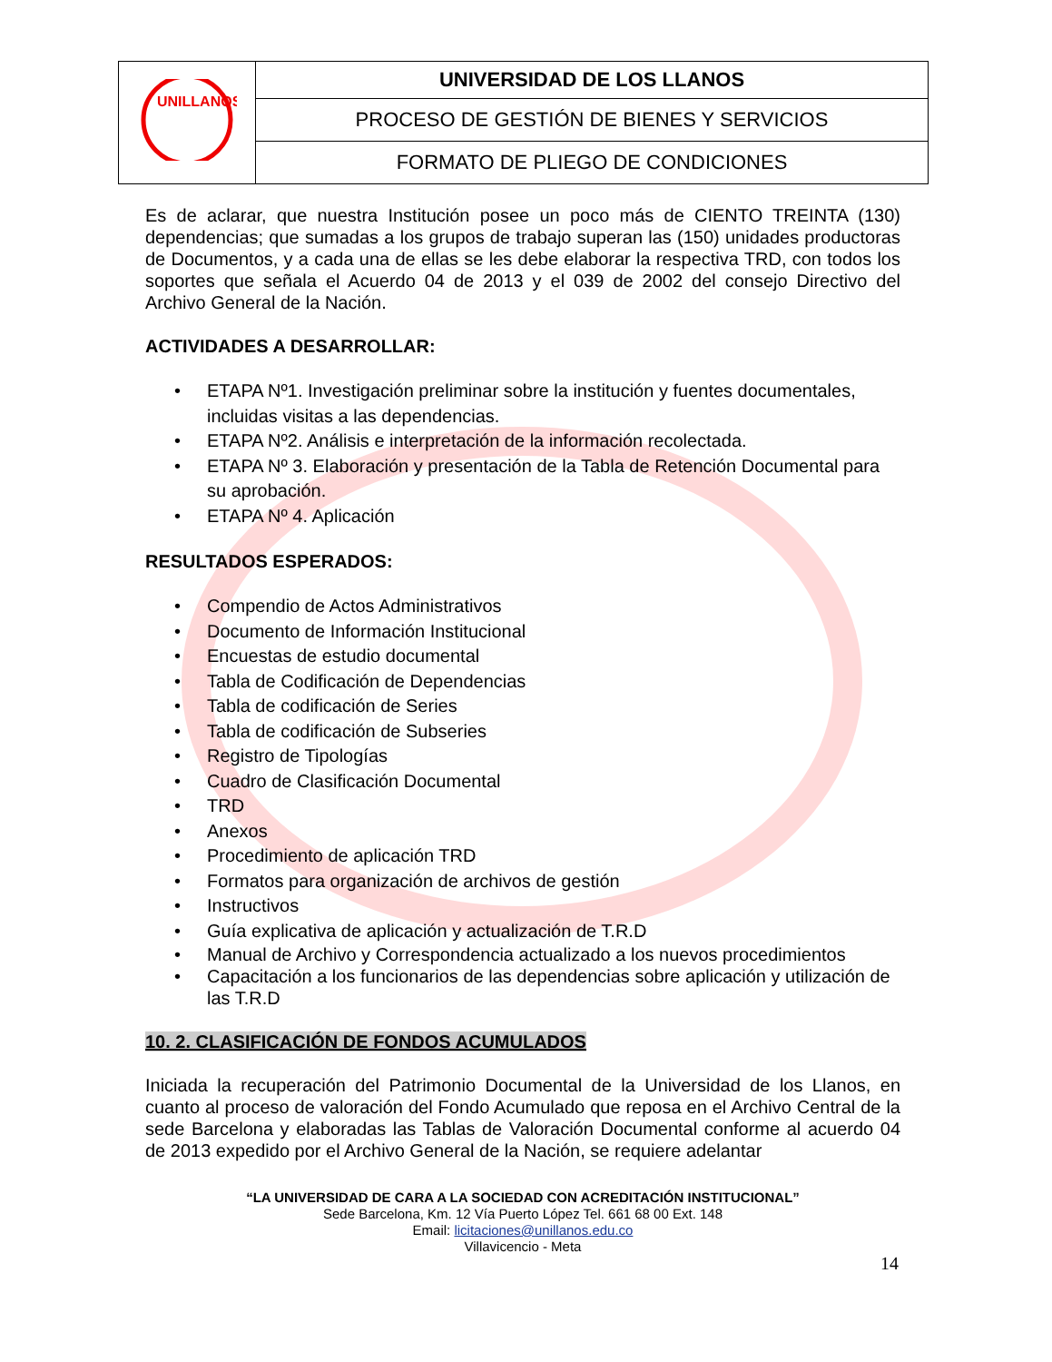| UNILLANOS | UNIVERSIDAD DE LOS LLANOS |
| | PROCESO DE GESTIÓN DE BIENES Y SERVICIOS |
| | FORMATO DE PLIEGO DE CONDICIONES |
Es de aclarar, que nuestra Institución posee un poco más de CIENTO TREINTA (130) dependencias; que sumadas a los grupos de trabajo superan las (150) unidades productoras de Documentos, y a cada una de ellas se les debe elaborar la respectiva TRD, con todos los soportes que señala el Acuerdo 04 de 2013 y el 039 de 2002 del consejo Directivo del Archivo General de la Nación.
ACTIVIDADES A DESARROLLAR:
• ETAPA Nº1. Investigación preliminar sobre la institución y fuentes documentales, incluidas visitas a las dependencias.
• ETAPA Nº2. Análisis e interpretación de la información recolectada.
• ETAPA Nº 3. Elaboración y presentación de la Tabla de Retención Documental para su aprobación.
• ETAPA Nº 4. Aplicación
RESULTADOS ESPERADOS:
• Compendio de Actos Administrativos
• Documento de Información Institucional
• Encuestas de estudio documental
• Tabla de Codificación de Dependencias
• Tabla de codificación de Series
• Tabla de codificación de Subseries
• Registro de Tipologías
• Cuadro de Clasificación Documental
• TRD
• Anexos
• Procedimiento de aplicación TRD
• Formatos para organización de archivos de gestión
• Instructivos
• Guía explicativa de aplicación y actualización de T.R.D
• Manual de Archivo y Correspondencia actualizado a los nuevos procedimientos
• Capacitación a los funcionarios de las dependencias sobre aplicación y utilización de las T.R.D
10. 2. CLASIFICACIÓN DE FONDOS ACUMULADOS
Iniciada la recuperación del Patrimonio Documental de la Universidad de los Llanos, en cuanto al proceso de valoración del Fondo Acumulado que reposa en el Archivo Central de la sede Barcelona y elaboradas las Tablas de Valoración Documental conforme al acuerdo 04 de 2013 expedido por el Archivo General de la Nación, se requiere adelantar
“LA UNIVERSIDAD DE CARA A LA SOCIEDAD CON ACREDITACIÓN INSTITUCIONAL”
Sede Barcelona, Km. 12 Vía Puerto López Tel. 661 68 00 Ext. 148
Email: licitaciones@unillanos.edu.co
Villavicencio - Meta
14